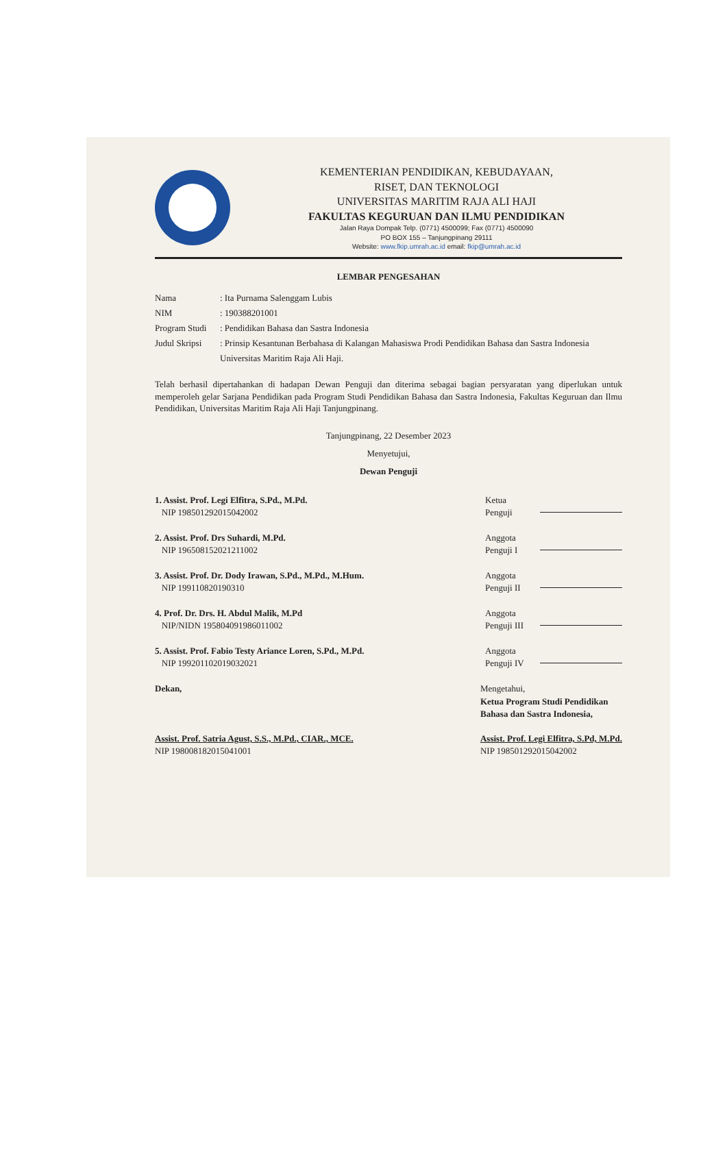KEMENTERIAN PENDIDIKAN, KEBUDAYAAN,
RISET, DAN TEKNOLOGI
UNIVERSITAS MARITIM RAJA ALI HAJI
FAKULTAS KEGURUAN DAN ILMU PENDIDIKAN
Jalan Raya Dompak Telp. (0771) 4500099; Fax (0771) 4500090
PO BOX 155 – Tanjungpinang 29111
Website: www.fkip.umrah.ac.id email: fkip@umrah.ac.id
LEMBAR PENGESAHAN
Nama: Ita Purnama Salenggam Lubis
NIM: 190388201001
Program Studi: Pendidikan Bahasa dan Sastra Indonesia
Judul Skripsi: Prinsip Kesantunan Berbahasa di Kalangan Mahasiswa Prodi Pendidikan Bahasa dan Sastra Indonesia Universitas Maritim Raja Ali Haji.
Telah berhasil dipertahankan di hadapan Dewan Penguji dan diterima sebagai bagian persyaratan yang diperlukan untuk memperoleh gelar Sarjana Pendidikan pada Program Studi Pendidikan Bahasa dan Sastra Indonesia, Fakultas Keguruan dan Ilmu Pendidikan, Universitas Maritim Raja Ali Haji Tanjungpinang.
Tanjungpinang, 22 Desember 2023
Menyetujui,
Dewan Penguji
1. Assist. Prof. Legi Elfitra, S.Pd., M.Pd.
NIP 198501292015042002
Ketua
Penguji
2. Assist. Prof. Drs Suhardi, M.Pd.
NIP 196508152021211002
Anggota
Penguji I
3. Assist. Prof. Dr. Dody Irawan, S.Pd., M.Pd., M.Hum.
NIP 199110820190310
Anggota
Penguji II
4. Prof. Dr. Drs. H. Abdul Malik, M.Pd
NIP/NIDN 195804091986011002
Anggota
Penguji III
5. Assist. Prof. Fabio Testy Ariance Loren, S.Pd., M.Pd.
NIP 199201102019032021
Anggota
Penguji IV
Dekan,
Assist. Prof. Satria Agust, S.S., M.Pd., CIAR., MCE.
NIP 198008182015041001
Mengetahui,
Ketua Program Studi Pendidikan
Bahasa dan Sastra Indonesia,
Assist. Prof. Legi Elfitra, S.Pd, M.Pd.
NIP 198501292015042002